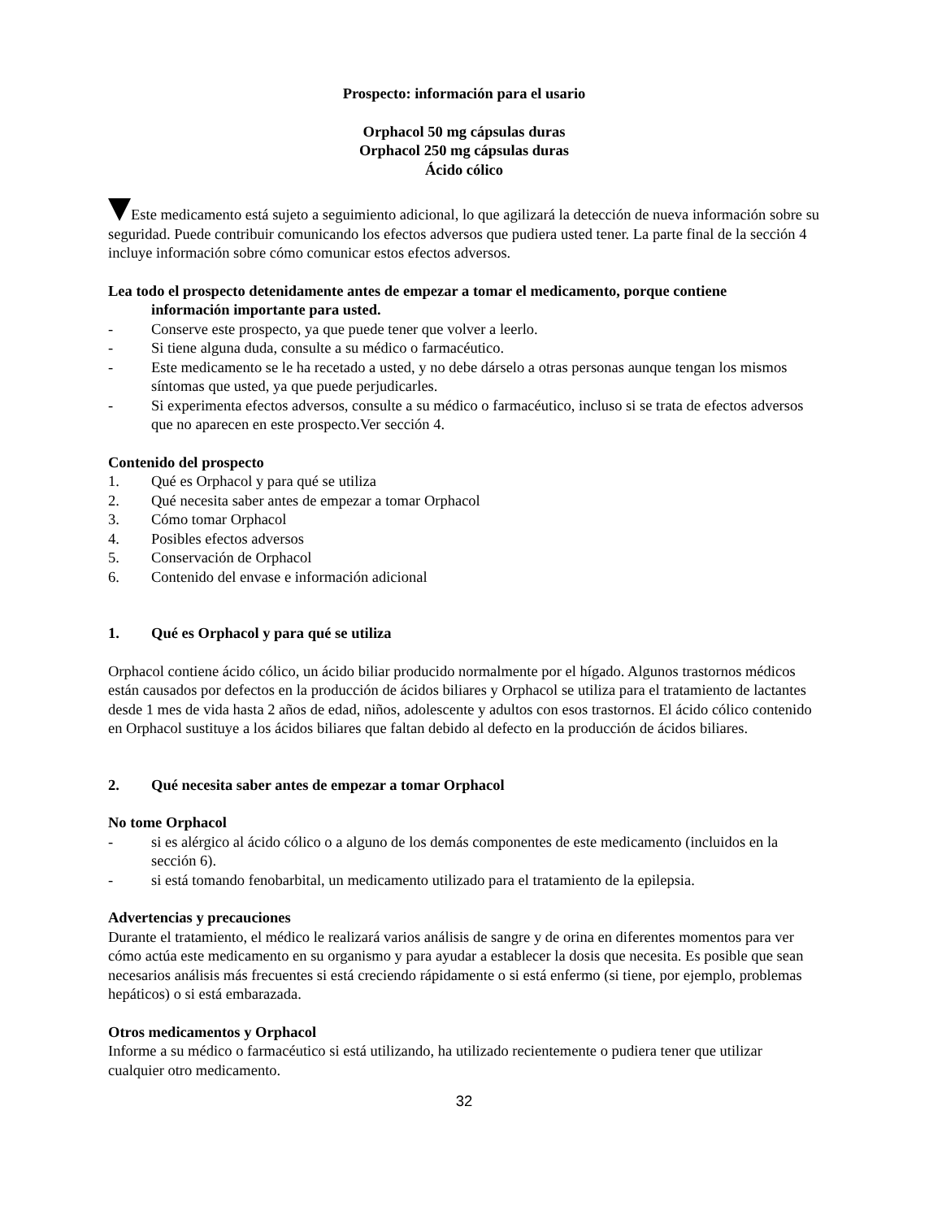Prospecto: información para el usario
Orphacol 50 mg cápsulas duras
Orphacol 250 mg cápsulas duras
Ácido cólico
Este medicamento está sujeto a seguimiento adicional, lo que agilizará la detección de nueva información sobre su seguridad. Puede contribuir comunicando los efectos adversos que pudiera usted tener. La parte final de la sección 4 incluye información sobre cómo comunicar estos efectos adversos.
Lea todo el prospecto detenidamente antes de empezar a tomar el medicamento, porque contiene
información importante para usted.
- Conserve este prospecto, ya que puede tener que volver a leerlo.
- Si tiene alguna duda, consulte a su médico o farmacéutico.
- Este medicamento se le ha recetado a usted, y no debe dárselo a otras personas aunque tengan los mismos síntomas que usted, ya que puede perjudicarles.
- Si experimenta efectos adversos, consulte a su médico o farmacéutico, incluso si se trata de efectos adversos que no aparecen en este prospecto.Ver sección 4.
Contenido del prospecto
1. Qué es Orphacol y para qué se utiliza
2. Qué necesita saber antes de empezar a tomar Orphacol
3. Cómo tomar Orphacol
4. Posibles efectos adversos
5. Conservación de Orphacol
6. Contenido del envase e información adicional
1. Qué es Orphacol y para qué se utiliza
Orphacol contiene ácido cólico, un ácido biliar producido normalmente por el hígado. Algunos trastornos médicos están causados por defectos en la producción de ácidos biliares y Orphacol se utiliza para el tratamiento de lactantes desde 1 mes de vida hasta 2 años de edad, niños, adolescente y adultos con esos trastornos. El ácido cólico contenido en Orphacol sustituye a los ácidos biliares que faltan debido al defecto en la producción de ácidos biliares.
2. Qué necesita saber antes de empezar a tomar Orphacol
No tome Orphacol
- si es alérgico al ácido cólico o a alguno de los demás componentes de este medicamento (incluidos en la sección 6).
- si está tomando fenobarbital, un medicamento utilizado para el tratamiento de la epilepsia.
Advertencias y precauciones
Durante el tratamiento, el médico le realizará varios análisis de sangre y de orina en diferentes momentos para ver cómo actúa este medicamento en su organismo y para ayudar a establecer la dosis que necesita. Es posible que sean necesarios análisis más frecuentes si está creciendo rápidamente o si está enfermo (si tiene, por ejemplo, problemas hepáticos) o si está embarazada.
Otros medicamentos y Orphacol
Informe a su médico o farmacéutico si está utilizando, ha utilizado recientemente o pudiera tener que utilizar cualquier otro medicamento.
32